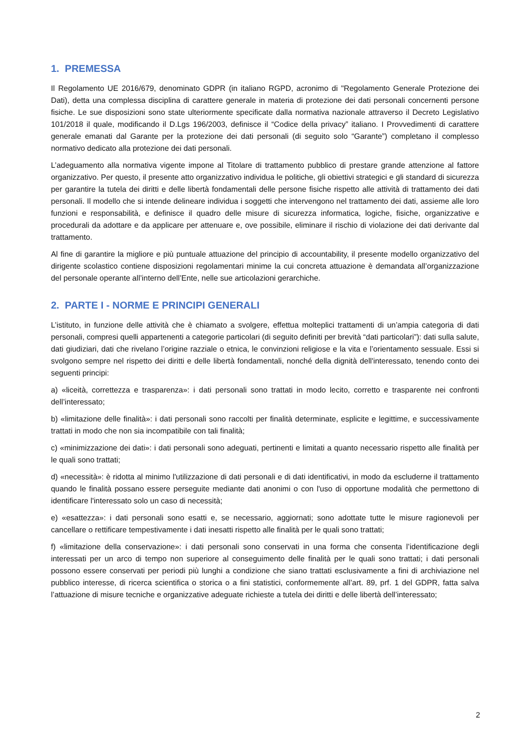1. PREMESSA
Il Regolamento UE 2016/679, denominato GDPR (in italiano RGPD, acronimo di "Regolamento Generale Protezione dei Dati), detta una complessa disciplina di carattere generale in materia di protezione dei dati personali concernenti persone fisiche. Le sue disposizioni sono state ulteriormente specificate dalla normativa nazionale attraverso il Decreto Legislativo 101/2018 il quale, modificando il D.Lgs 196/2003, definisce il “Codice della privacy” italiano. I Provvedimenti di carattere generale emanati dal Garante per la protezione dei dati personali (di seguito solo “Garante”) completano il complesso normativo dedicato alla protezione dei dati personali.
L’adeguamento alla normativa vigente impone al Titolare di trattamento pubblico di prestare grande attenzione al fattore organizzativo. Per questo, il presente atto organizzativo individua le politiche, gli obiettivi strategici e gli standard di sicurezza per garantire la tutela dei diritti e delle libertà fondamentali delle persone fisiche rispetto alle attività di trattamento dei dati personali. Il modello che si intende delineare individua i soggetti che intervengono nel trattamento dei dati, assieme alle loro funzioni e responsabilità, e definisce il quadro delle misure di sicurezza informatica, logiche, fisiche, organizzative e procedurali da adottare e da applicare per attenuare e, ove possibile, eliminare il rischio di violazione dei dati derivante dal trattamento.
Al fine di garantire la migliore e più puntuale attuazione del principio di accountability, il presente modello organizzativo del dirigente scolastico contiene disposizioni regolamentari minime la cui concreta attuazione è demandata all’organizzazione del personale operante all’interno dell’Ente, nelle sue articolazioni gerarchiche.
2. PARTE I - NORME E PRINCIPI GENERALI
L’istituto, in funzione delle attività che è chiamato a svolgere, effettua molteplici trattamenti di un’ampia categoria di dati personali, compresi quelli appartenenti a categorie particolari (di seguito definiti per brevità “dati particolari”): dati sulla salute, dati giudiziari, dati che rivelano l’origine razziale o etnica, le convinzioni religiose e la vita e l’orientamento sessuale. Essi si svolgono sempre nel rispetto dei diritti e delle libertà fondamentali, nonché della dignità dell'interessato, tenendo conto dei seguenti principi:
a) «liceità, correttezza e trasparenza»: i dati personali sono trattati in modo lecito, corretto e trasparente nei confronti dell’interessato;
b) «limitazione delle finalità»: i dati personali sono raccolti per finalità determinate, esplicite e legittime, e successivamente trattati in modo che non sia incompatibile con tali finalità;
c) «minimizzazione dei dati»: i dati personali sono adeguati, pertinenti e limitati a quanto necessario rispetto alle finalità per le quali sono trattati;
d) «necessità»: è ridotta al minimo l'utilizzazione di dati personali e di dati identificativi, in modo da escluderne il trattamento quando le finalità possano essere perseguite mediante dati anonimi o con l'uso di opportune modalità che permettono di identificare l'interessato solo un caso di necessità;
e) «esattezza»: i dati personali sono esatti e, se necessario, aggiornati; sono adottate tutte le misure ragionevoli per cancellare o rettificare tempestivamente i dati inesatti rispetto alle finalità per le quali sono trattati;
f) «limitazione della conservazione»: i dati personali sono conservati in una forma che consenta l’identificazione degli interessati per un arco di tempo non superiore al conseguimento delle finalità per le quali sono trattati; i dati personali possono essere conservati per periodi più lunghi a condizione che siano trattati esclusivamente a fini di archiviazione nel pubblico interesse, di ricerca scientifica o storica o a fini statistici, conformemente all’art. 89, prf. 1 del GDPR, fatta salva l’attuazione di misure tecniche e organizzative adeguate richieste a tutela dei diritti e delle libertà dell’interessato;
2